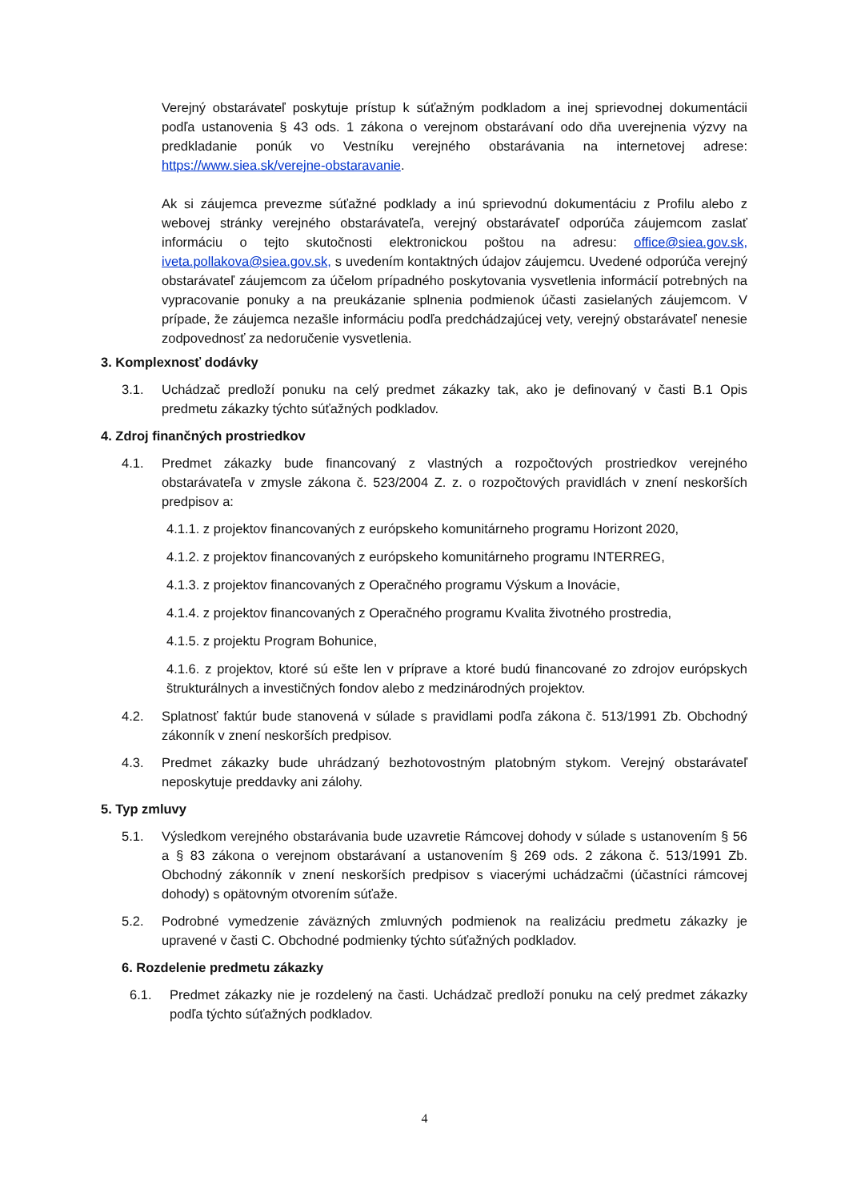Verejný obstarávateľ poskytuje prístup k súťažným podkladom a inej sprievodnej dokumentácii podľa ustanovenia § 43 ods. 1 zákona o verejnom obstarávaní odo dňa uverejnenia výzvy na predkladanie ponúk vo Vestníku verejného obstarávania na internetovej adrese: https://www.siea.sk/verejne-obstaravanie.
Ak si záujemca prevezme súťažné podklady a inú sprievodnú dokumentáciu z Profilu alebo z webovej stránky verejného obstarávateľa, verejný obstarávateľ odporúča záujemcom zaslať informáciu o tejto skutočnosti elektronickou poštou na adresu: office@siea.gov.sk, iveta.pollakova@siea.gov.sk, s uvedením kontaktných údajov záujemcu. Uvedené odporúča verejný obstarávateľ záujemcom za účelom prípadného poskytovania vysvetlenia informácií potrebných na vypracovanie ponuky a na preukázanie splnenia podmienok účasti zasielaných záujemcom. V prípade, že záujemca nezašle informáciu podľa predchádzajúcej vety, verejný obstarávateľ nenesie zodpovednosť za nedoručenie vysvetlenia.
3. Komplexnosť dodávky
3.1. Uchádzač predloží ponuku na celý predmet zákazky tak, ako je definovaný v časti B.1 Opis predmetu zákazky týchto súťažných podkladov.
4. Zdroj finančných prostriedkov
4.1. Predmet zákazky bude financovaný z vlastných a rozpočtových prostriedkov verejného obstarávateľa v zmysle zákona č. 523/2004 Z. z. o rozpočtových pravidlách v znení neskorších predpisov a:
4.1.1. z projektov financovaných z európskeho komunitárneho programu Horizont 2020,
4.1.2. z projektov financovaných z európskeho komunitárneho programu INTERREG,
4.1.3. z projektov financovaných z Operačného programu Výskum a Inovácie,
4.1.4. z projektov financovaných z Operačného programu Kvalita životného prostredia,
4.1.5. z projektu Program Bohunice,
4.1.6. z projektov, ktoré sú ešte len v príprave a ktoré budú financované zo zdrojov európskych štrukturálnych a investičných fondov alebo z medzinárodných projektov.
4.2. Splatnosť faktúr bude stanovená v súlade s pravidlami podľa zákona č. 513/1991 Zb. Obchodný zákonník v znení neskorších predpisov.
4.3. Predmet zákazky bude uhrádzaný bezhotovostným platobným stykom. Verejný obstarávateľ neposkytuje preddavky ani zálohy.
5. Typ zmluvy
5.1. Výsledkom verejného obstarávania bude uzavretie Rámcovej dohody v súlade s ustanovením § 56 a § 83 zákona o verejnom obstarávaní a ustanovením § 269 ods. 2 zákona č. 513/1991 Zb. Obchodný zákonník v znení neskorších predpisov s viacerými uchádzačmi (účastníci rámcovej dohody) s opätovným otvorením súťaže.
5.2. Podrobné vymedzenie záväzných zmluvných podmienok na realizáciu predmetu zákazky je upravené v časti C. Obchodné podmienky týchto súťažných podkladov.
6. Rozdelenie predmetu zákazky
6.1. Predmet zákazky nie je rozdelený na časti. Uchádzač predloží ponuku na celý predmet zákazky podľa týchto súťažných podkladov.
4